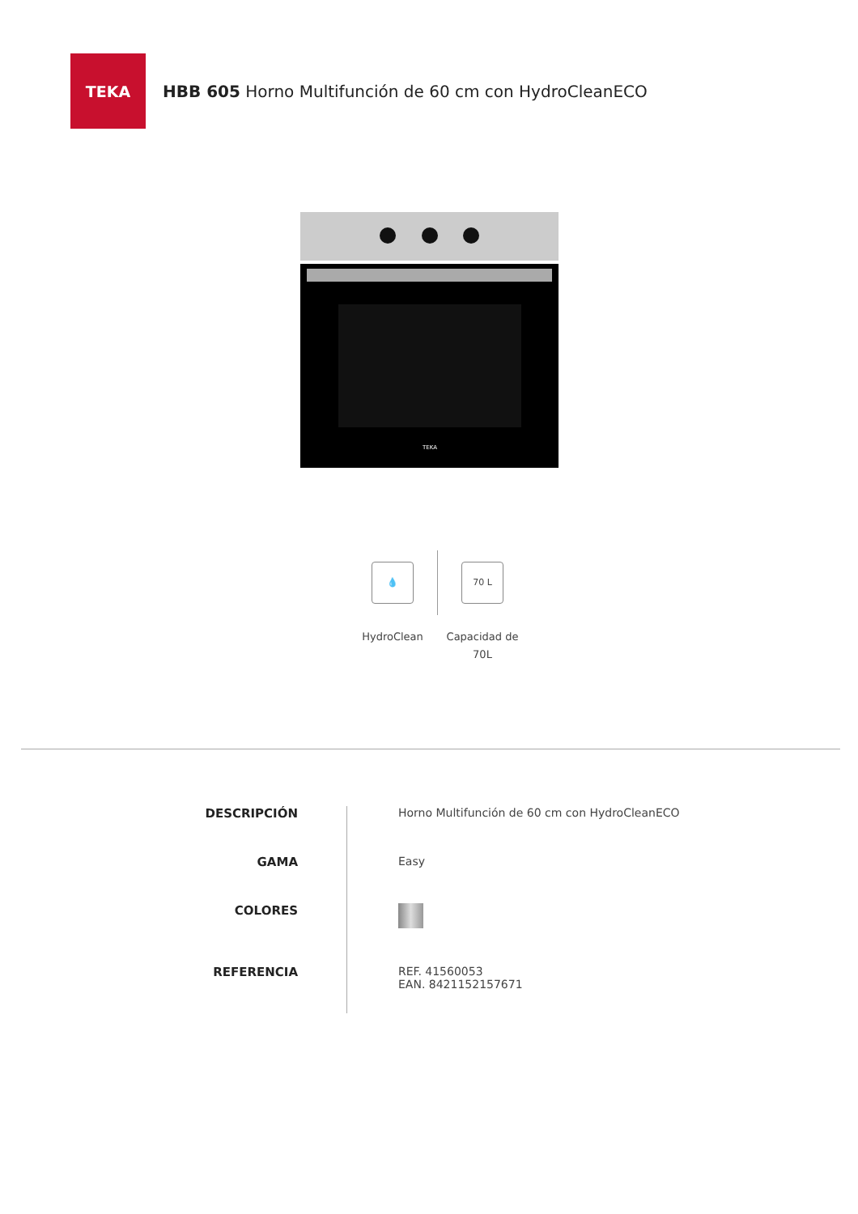TEKA
HBB 605 Horno Multifunción de 60 cm con HydroCleanECO
TEKA
💧
HydroClean
70 L
Capacidad de
70L
| DESCRIPCIÓN | Horno Multifunción de 60 cm con HydroCleanECO |
| GAMA | Easy |
| COLORES | |
| REFERENCIA | REF. 41560053 EAN. 8421152157671 |